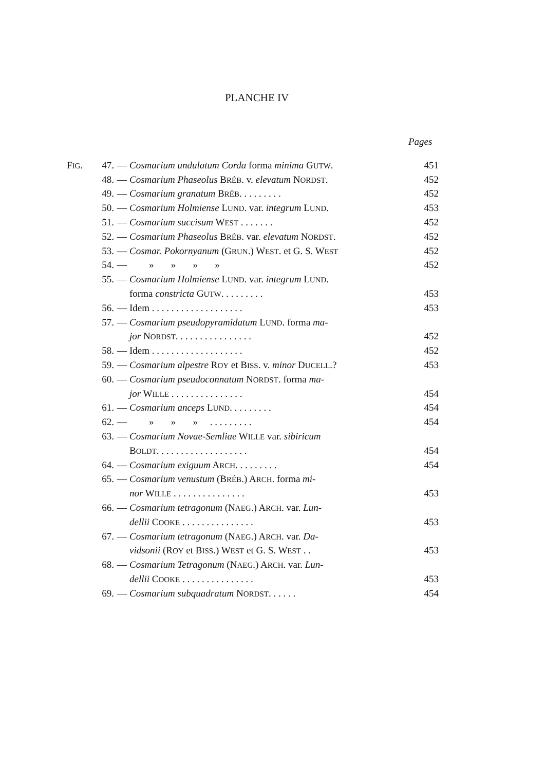PLANCHE IV
Pages
| F IG . | 47. | — | Cosmarium undulatum Corda forma minima G UTW . | 451 |
| | 48. | — | Cosmarium Phaseolus B RÉB . v. elevatum N ORDST . | 452 |
| | 49. | — | Cosmarium granatum B RÉB . . . . . . . . . | 452 |
| | 50. | — | Cosmarium Holmiense L UND . var. integrum L UND . | 453 |
| | 51. | — | Cosmarium succisum W EST . . . . . . . | 452 |
| | 52. | — | Cosmarium Phaseolus B RÉB . var. elevatum N ORDST . | 452 |
| | 53. | — | Cosmar. Pokornyanum (G RUN .) W EST . et G. S. W EST | 452 |
| | 54. | — | » » » » | 452 |
| | 55. | — | Cosmarium Holmiense L UND . var. integrum L UND . | |
| | | | forma constricta G UTW . . . . . . . . . | 453 |
| | 56. | — | Idem . . . . . . . . . . . . . . . . . . . | 453 |
| | 57. | — | Cosmarium pseudopyramidatum L UND . forma ma- | |
| | | | jor N ORDST . . . . . . . . . . . . . . . . | 452 |
| | 58. | — | Idem . . . . . . . . . . . . . . . . . . . | 452 |
| | 59. | — | Cosmarium alpestre R OY et B ISS . v. minor D UCELL .? | 453 |
| | 60. | — | Cosmarium pseudoconnatum N ORDST . forma ma- | |
| | | | jor W ILLE . . . . . . . . . . . . . . . | 454 |
| | 61. | — | Cosmarium anceps L UND . . . . . . . . . | 454 |
| | 62. | — | » » » . . . . . . . . . | 454 |
| | 63. | — | Cosmarium Novae-Semliae W ILLE var. sibiricum | |
| | | | B OLDT . . . . . . . . . . . . . . . . . . . | 454 |
| | 64. | — | Cosmarium exiguum A RCH . . . . . . . . . | 454 |
| | 65. | — | Cosmarium venustum (B RÉB .) A RCH . forma mi- | |
| | | | nor W ILLE . . . . . . . . . . . . . . . | 453 |
| | 66. | — | Cosmarium tetragonum (N AEG .) A RCH . var. Lun- | |
| | | | dellii C OOKE . . . . . . . . . . . . . . . | 453 |
| | 67. | — | Cosmarium tetragonum (N AEG .) A RCH . var. Da- | |
| | | | vidsonii (R OY et B ISS .) W EST et G. S. W EST . . | 453 |
| | 68. | — | Cosmarium Tetragonum (N AEG .) A RCH . var. Lun- | |
| | | | dellii C OOKE . . . . . . . . . . . . . . . | 453 |
| | 69. | — | Cosmarium subquadratum N ORDST . . . . . . | 454 |